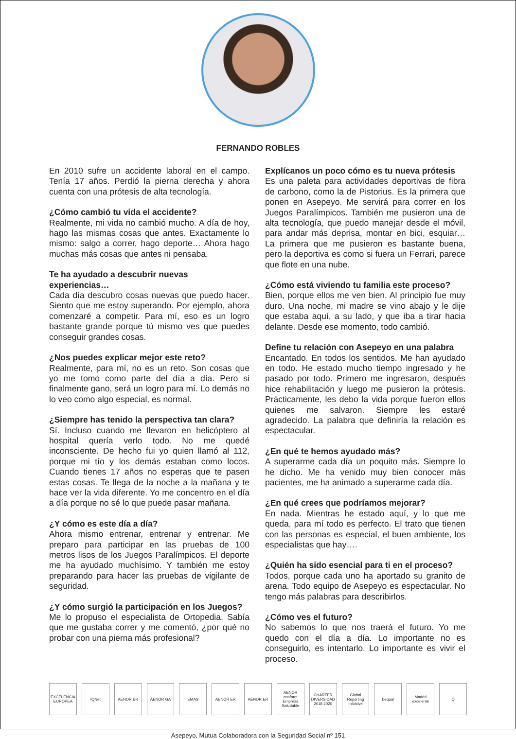FERNANDO ROBLES
En 2010 sufre un accidente laboral en el campo. Tenía 17 años. Perdió la pierna derecha y ahora cuenta con una prótesis de alta tecnología.
¿Cómo cambió tu vida el accidente?
Realmente, mi vida no cambió mucho. A día de hoy, hago las mismas cosas que antes. Exactamente lo mismo: salgo a correr, hago deporte… Ahora hago muchas más cosas que antes ni pensaba.
Te ha ayudado a descubrir nuevas experiencias…
Cada día descubro cosas nuevas que puedo hacer. Siento que me estoy superando. Por ejemplo, ahora comenzaré a competir. Para mí, eso es un logro bastante grande porque tú mismo ves que puedes conseguir grandes cosas.
¿Nos puedes explicar mejor este reto?
Realmente, para mí, no es un reto. Son cosas que yo me tomo como parte del día a día. Pero si finalmente gano, será un logro para mí. Lo demás no lo veo como algo especial, es normal.
¿Siempre has tenido la perspectiva tan clara?
Sí. Incluso cuando me llevaron en helicóptero al hospital quería verlo todo. No me quedé inconsciente. De hecho fui yo quien llamó al 112, porque mi tío y los demás estaban como locos. Cuando tienes 17 años no esperas que te pasen estas cosas. Te llega de la noche a la mañana y te hace ver la vida diferente. Yo me concentro en el día a día porque no sé lo que puede pasar mañana.
¿Y cómo es este día a día?
Ahora mismo entrenar, entrenar y entrenar. Me preparo para participar en las pruebas de 100 metros lisos de los Juegos Paralímpicos. El deporte me ha ayudado muchísimo. Y también me estoy preparando para hacer las pruebas de vigilante de seguridad.
¿Y cómo surgió la participación en los Juegos?
Me lo propuso el especialista de Ortopedia. Sabía que me gustaba correr y me comentó, ¿por qué no probar con una pierna más profesional?
Explícanos un poco cómo es tu nueva prótesis
Es una paleta para actividades deportivas de fibra de carbono, como la de Pistorius. Es la primera que ponen en Asepeyo. Me servirá para correr en los Juegos Paralímpicos. También me pusieron una de alta tecnología, que puedo manejar desde el móvil, para andar más deprisa, montar en bici, esquiar… La primera que me pusieron es bastante buena, pero la deportiva es como si fuera un Ferrari, parece que flote en una nube.
¿Cómo está viviendo tu familia este proceso?
Bien, porque ellos me ven bien. Al principio fue muy duro. Una noche, mi madre se vino abajo y le dije que estaba aquí, a su lado, y que iba a tirar hacia delante. Desde ese momento, todo cambió.
Define tu relación con Asepeyo en una palabra
Encantado. En todos los sentidos. Me han ayudado en todo. He estado mucho tiempo ingresado y he pasado por todo. Primero me ingresaron, después hice rehabilitación y luego me pusieron la prótesis. Prácticamente, les debo la vida porque fueron ellos quienes me salvaron. Siempre les estaré agradecido. La palabra que definiría la relación es espectacular.
¿En qué te hemos ayudado más?
A superarme cada día un poquito más. Siempre lo he dicho. Me ha venido muy bien conocer más pacientes, me ha animado a superarme cada día.
¿En qué crees que podríamos mejorar?
En nada. Mientras he estado aquí, y lo que me queda, para mí todo es perfecto. El trato que tienen con las personas es especial, el buen ambiente, los especialistas que hay….
¿Quién ha sido esencial para ti en el proceso?
Todos, porque cada uno ha aportado su granito de arena. Todo equipo de Asepeyo es espectacular. No tengo más palabras para describirlos.
¿Cómo ves el futuro?
No sabemos lo que nos traerá el futuro. Yo me quedo con el día a día. Lo importante no es conseguirlo, es intentarlo. Lo importante es vivir el proceso.
EXCELENCIA EUROPEA IQNet AENOR ER AENOR GA EMAS AENOR ER AENOR ER AENOR conform Empresa Saludable CHARTER DIVERSIDAD 2018 2020 Global Reporting Initiative bequal Madrid excelente Q
Asepeyo, Mutua Colaboradora con la Seguridad Social nº 151